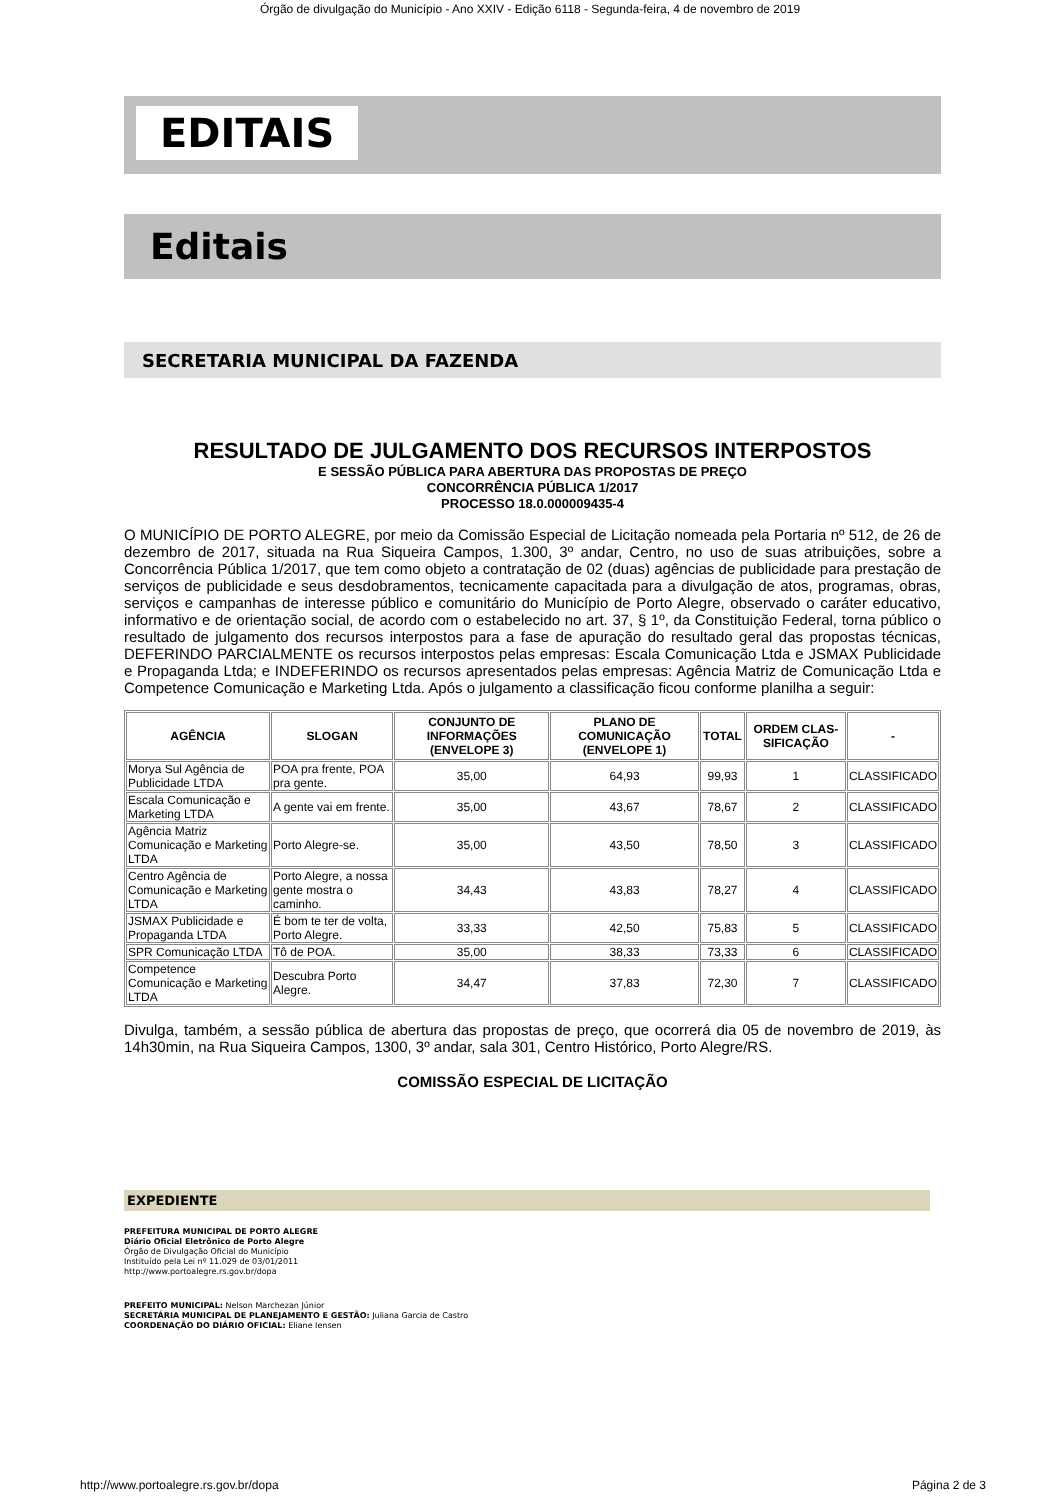Órgão de divulgação do Município - Ano XXIV - Edição 6118 - Segunda-feira, 4 de novembro de 2019
EDITAIS
Editais
SECRETARIA MUNICIPAL DA FAZENDA
RESULTADO DE JULGAMENTO DOS RECURSOS INTERPOSTOS
E SESSÃO PÚBLICA PARA ABERTURA DAS PROPOSTAS DE PREÇO
CONCORRÊNCIA PÚBLICA 1/2017
PROCESSO 18.0.000009435-4
O MUNICÍPIO DE PORTO ALEGRE, por meio da Comissão Especial de Licitação nomeada pela Portaria nº 512, de 26 de dezembro de 2017, situada na Rua Siqueira Campos, 1.300, 3º andar, Centro, no uso de suas atribuições, sobre a Concorrência Pública 1/2017, que tem como objeto a contratação de 02 (duas) agências de publicidade para prestação de serviços de publicidade e seus desdobramentos, tecnicamente capacitada para a divulgação de atos, programas, obras, serviços e campanhas de interesse público e comunitário do Município de Porto Alegre, observado o caráter educativo, informativo e de orientação social, de acordo com o estabelecido no art. 37, § 1º, da Constituição Federal, torna público o resultado de julgamento dos recursos interpostos para a fase de apuração do resultado geral das propostas técnicas, DEFERINDO PARCIALMENTE os recursos interpostos pelas empresas: Escala Comunicação Ltda e JSMAX Publicidade e Propaganda Ltda; e INDEFERINDO os recursos apresentados pelas empresas: Agência Matriz de Comunicação Ltda e Competence Comunicação e Marketing Ltda. Após o julgamento a classificação ficou conforme planilha a seguir:
| AGÊNCIA | SLOGAN | CONJUNTO DE INFORMAÇÕES (ENVELOPE 3) | PLANO DE COMUNICAÇÃO (ENVELOPE 1) | TOTAL | ORDEM CLAS-SIFICAÇÃO | - |
| --- | --- | --- | --- | --- | --- | --- |
| Morya Sul Agência de Publicidade LTDA | POA pra frente, POA pra gente. | 35,00 | 64,93 | 99,93 | 1 | CLASSIFICADO |
| Escala Comunicação e Marketing LTDA | A gente vai em frente. | 35,00 | 43,67 | 78,67 | 2 | CLASSIFICADO |
| Agência Matriz Comunicação e Marketing LTDA | Porto Alegre-se. | 35,00 | 43,50 | 78,50 | 3 | CLASSIFICADO |
| Centro Agência de Comunicação e Marketing LTDA | Porto Alegre, a nossa gente mostra o caminho. | 34,43 | 43,83 | 78,27 | 4 | CLASSIFICADO |
| JSMAX Publicidade e Propaganda LTDA | É bom te ter de volta, Porto Alegre. | 33,33 | 42,50 | 75,83 | 5 | CLASSIFICADO |
| SPR Comunicação LTDA | Tô de POA. | 35,00 | 38,33 | 73,33 | 6 | CLASSIFICADO |
| Competence Comunicação e Marketing LTDA | Descubra Porto Alegre. | 34,47 | 37,83 | 72,30 | 7 | CLASSIFICADO |
Divulga, também, a sessão pública de abertura das propostas de preço, que ocorrerá dia 05 de novembro de 2019, às 14h30min, na Rua Siqueira Campos, 1300, 3º andar, sala 301, Centro Histórico, Porto Alegre/RS.
COMISSÃO ESPECIAL DE LICITAÇÃO
EXPEDIENTE
PREFEITURA MUNICIPAL DE PORTO ALEGRE
Diário Oficial Eletrônico de Porto Alegre
Órgão de Divulgação Oficial do Município
Instituído pela Lei nº 11.029 de 03/01/2011
http://www.portoalegre.rs.gov.br/dopa
PREFEITO MUNICIPAL: Nelson Marchezan Júnior
SECRETÁRIA MUNICIPAL DE PLANEJAMENTO E GESTÃO: Juliana Garcia de Castro
COORDENAÇÃO DO DIÁRIO OFICIAL: Eliane Iensen
http://www.portoalegre.rs.gov.br/dopa Página 2 de 3